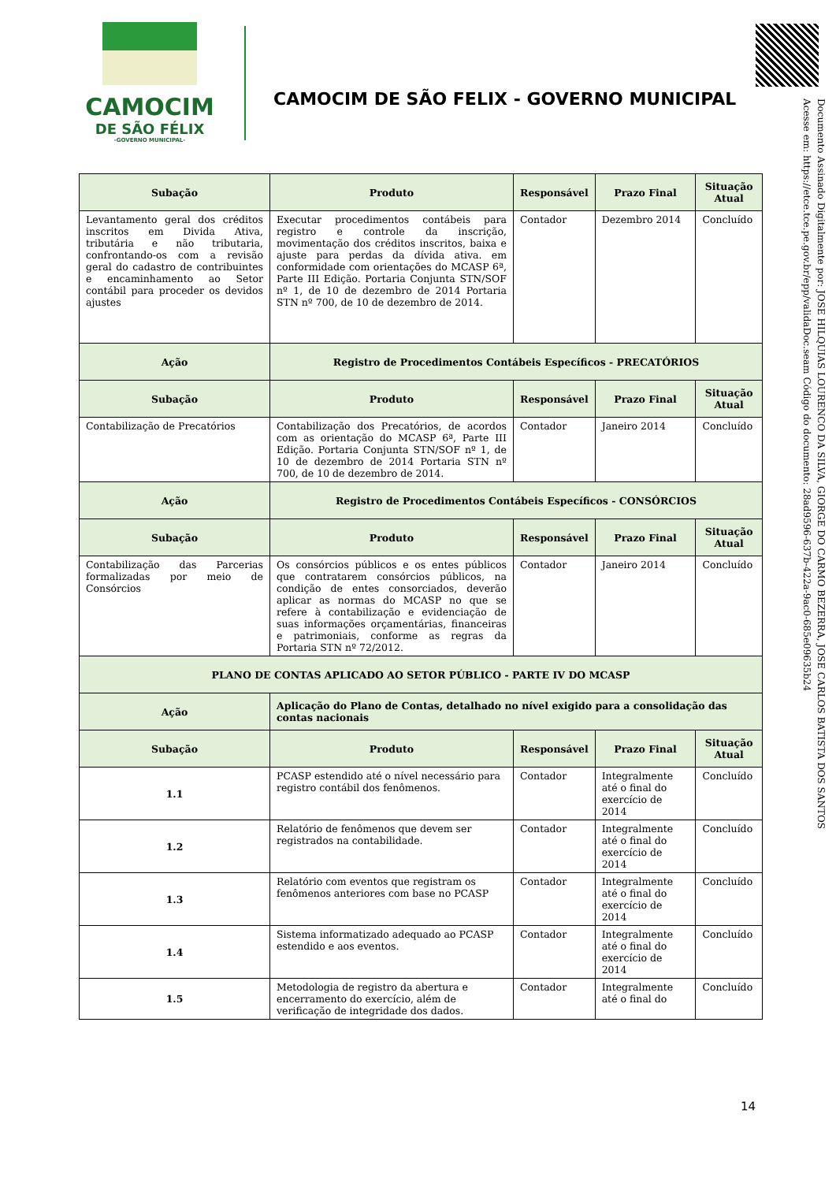CAMOCIM
DE SÃO FÉLIX
-GOVERNO MUNICIPAL-
CAMOCIM DE SÃO FELIX - GOVERNO MUNICIPAL
Documento Assinado Digitalmente por: JOSE HILQUIAS LOURENCO DA SILVA, GIORGE DO CARMO BEZERRA, JOSE CARLOS BATISTA DOS SANTOS
Acesse em: https://etce.tce.pe.gov.br/epp/validaDoc.seam Código do documento: 28ad9596-637b-422a-9ac0-685e09635b24
| Subação | Produto | Responsável | Prazo Final | Situação Atual |
| --- | --- | --- | --- | --- |
| Levantamento geral dos créditos inscritos em Divida Ativa, tributária e não tributaria, confrontando-os com a revisão geral do cadastro de contribuintes e encaminhamento ao Setor contábil para proceder os devidos ajustes | Executar procedimentos contábeis para registro e controle da inscrição, movimentação dos créditos inscritos, baixa e ajuste para perdas da dívida ativa. em conformidade com orientações do MCASP 6ª, Parte III Edição. Portaria Conjunta STN/SOF nº 1, de 10 de dezembro de 2014 Portaria STN nº 700, de 10 de dezembro de 2014. | Contador | Dezembro 2014 | Concluído |
| Ação | Registro de Procedimentos Contábeis Específicos - PRECATÓRIOS | | | |
| Subação | Produto | Responsável | Prazo Final | Situação Atual |
| Contabilização de Precatórios | Contabilização dos Precatórios, de acordos com as orientação do MCASP 6ª, Parte III Edição. Portaria Conjunta STN/SOF nº 1, de 10 de dezembro de 2014 Portaria STN nº 700, de 10 de dezembro de 2014. | Contador | Janeiro 2014 | Concluído |
| Ação | Registro de Procedimentos Contábeis Específicos - CONSÓRCIOS | | | |
| Subação | Produto | Responsável | Prazo Final | Situação Atual |
| Contabilização das Parcerias formalizadas por meio de Consórcios | Os consórcios públicos e os entes públicos que contratarem consórcios públicos, na condição de entes consorciados, deverão aplicar as normas do MCASP no que se refere à contabilização e evidenciação de suas informações orçamentárias, financeiras e patrimoniais, conforme as regras da Portaria STN nº 72/2012. | Contador | Janeiro 2014 | Concluído |
| PLANO DE CONTAS APLICADO AO SETOR PÚBLICO - PARTE IV DO MCASP | | | | |
| Ação | Aplicação do Plano de Contas, detalhado no nível exigido para a consolidação das contas nacionais | | | |
| Subação | Produto | Responsável | Prazo Final | Situação Atual |
| 1.1 | PCASP estendido até o nível necessário para registro contábil dos fenômenos. | Contador | Integralmente até o final do exercício de 2014 | Concluído |
| 1.2 | Relatório de fenômenos que devem ser registrados na contabilidade. | Contador | Integralmente até o final do exercício de 2014 | Concluído |
| 1.3 | Relatório com eventos que registram os fenômenos anteriores com base no PCASP | Contador | Integralmente até o final do exercício de 2014 | Concluído |
| 1.4 | Sistema informatizado adequado ao PCASP estendido e aos eventos. | Contador | Integralmente até o final do exercício de 2014 | Concluído |
| 1.5 | Metodologia de registro da abertura e encerramento do exercício, além de verificação de integridade dos dados. | Contador | Integralmente até o final do | Concluído |
14